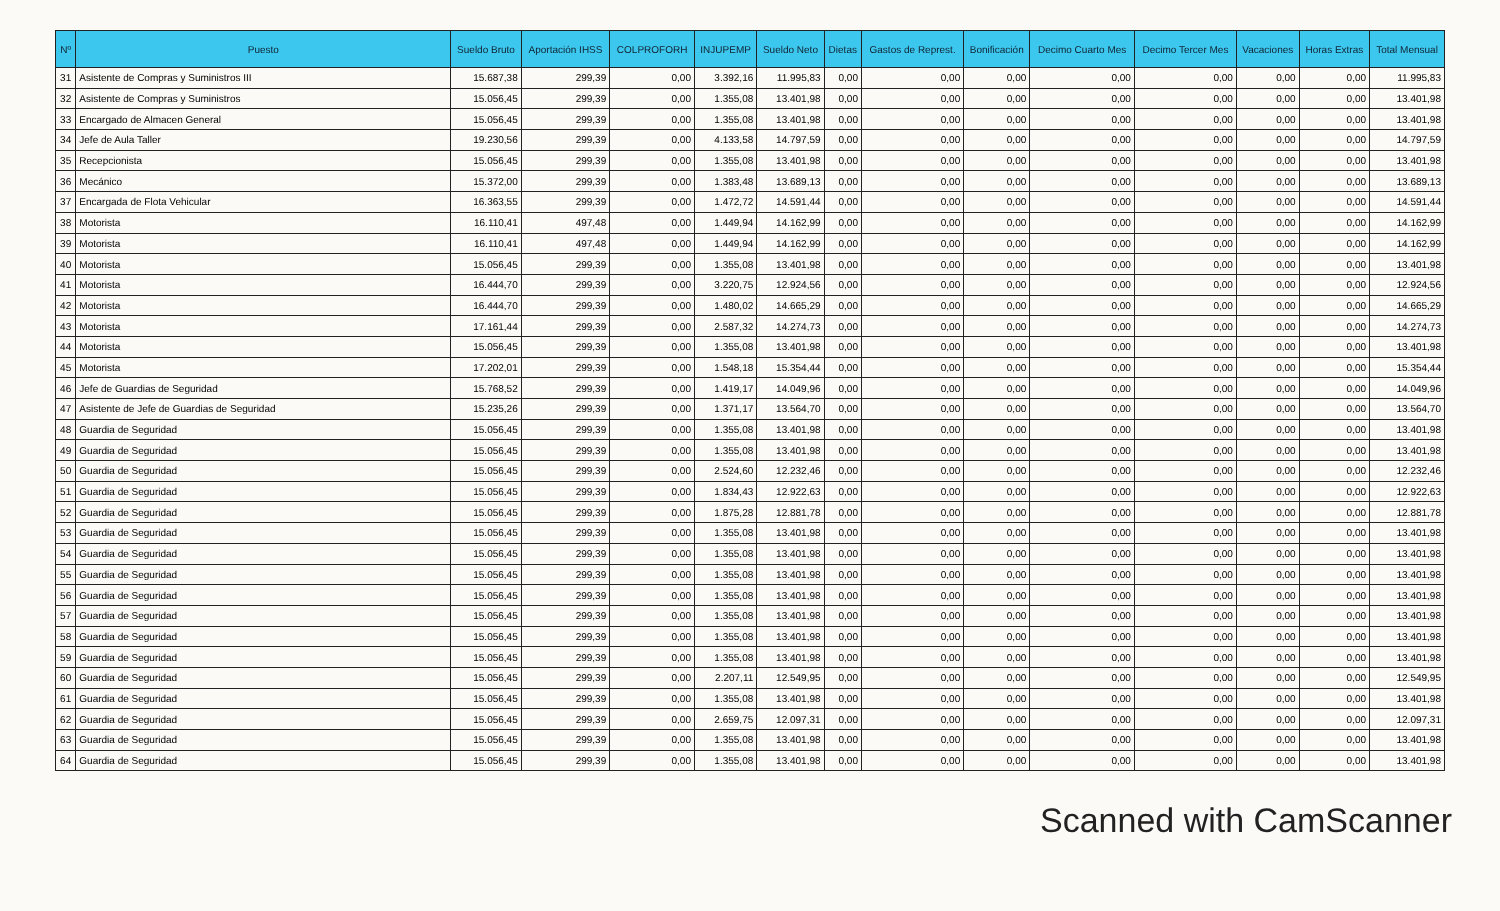| Nº | Puesto | Sueldo Bruto | Aportación IHSS | COLPROFORH | INJUPEMP | Sueldo Neto | Dietas | Gastos de Represt. | Bonificación | Decimo Cuarto Mes | Decimo Tercer Mes | Vacaciones | Horas Extras | Total Mensual |
| --- | --- | --- | --- | --- | --- | --- | --- | --- | --- | --- | --- | --- | --- | --- |
| 31 | Asistente de Compras y Suministros III | 15.687,38 | 299,39 | 0,00 | 3.392,16 | 11.995,83 | 0,00 | 0,00 | 0,00 | 0,00 | 0,00 | 0,00 | 0,00 | 11.995,83 |
| 32 | Asistente de Compras y Suministros | 15.056,45 | 299,39 | 0,00 | 1.355,08 | 13.401,98 | 0,00 | 0,00 | 0,00 | 0,00 | 0,00 | 0,00 | 0,00 | 13.401,98 |
| 33 | Encargado de Almacen General | 15.056,45 | 299,39 | 0,00 | 1.355,08 | 13.401,98 | 0,00 | 0,00 | 0,00 | 0,00 | 0,00 | 0,00 | 0,00 | 13.401,98 |
| 34 | Jefe de Aula Taller | 19.230,56 | 299,39 | 0,00 | 4.133,58 | 14.797,59 | 0,00 | 0,00 | 0,00 | 0,00 | 0,00 | 0,00 | 0,00 | 14.797,59 |
| 35 | Recepcionista | 15.056,45 | 299,39 | 0,00 | 1.355,08 | 13.401,98 | 0,00 | 0,00 | 0,00 | 0,00 | 0,00 | 0,00 | 0,00 | 13.401,98 |
| 36 | Mecánico | 15.372,00 | 299,39 | 0,00 | 1.383,48 | 13.689,13 | 0,00 | 0,00 | 0,00 | 0,00 | 0,00 | 0,00 | 0,00 | 13.689,13 |
| 37 | Encargada de Flota Vehicular | 16.363,55 | 299,39 | 0,00 | 1.472,72 | 14.591,44 | 0,00 | 0,00 | 0,00 | 0,00 | 0,00 | 0,00 | 0,00 | 14.591,44 |
| 38 | Motorista | 16.110,41 | 497,48 | 0,00 | 1.449,94 | 14.162,99 | 0,00 | 0,00 | 0,00 | 0,00 | 0,00 | 0,00 | 0,00 | 14.162,99 |
| 39 | Motorista | 16.110,41 | 497,48 | 0,00 | 1.449,94 | 14.162,99 | 0,00 | 0,00 | 0,00 | 0,00 | 0,00 | 0,00 | 0,00 | 14.162,99 |
| 40 | Motorista | 15.056,45 | 299,39 | 0,00 | 1.355,08 | 13.401,98 | 0,00 | 0,00 | 0,00 | 0,00 | 0,00 | 0,00 | 0,00 | 13.401,98 |
| 41 | Motorista | 16.444,70 | 299,39 | 0,00 | 3.220,75 | 12.924,56 | 0,00 | 0,00 | 0,00 | 0,00 | 0,00 | 0,00 | 0,00 | 12.924,56 |
| 42 | Motorista | 16.444,70 | 299,39 | 0,00 | 1.480,02 | 14.665,29 | 0,00 | 0,00 | 0,00 | 0,00 | 0,00 | 0,00 | 0,00 | 14.665,29 |
| 43 | Motorista | 17.161,44 | 299,39 | 0,00 | 2.587,32 | 14.274,73 | 0,00 | 0,00 | 0,00 | 0,00 | 0,00 | 0,00 | 0,00 | 14.274,73 |
| 44 | Motorista | 15.056,45 | 299,39 | 0,00 | 1.355,08 | 13.401,98 | 0,00 | 0,00 | 0,00 | 0,00 | 0,00 | 0,00 | 0,00 | 13.401,98 |
| 45 | Motorista | 17.202,01 | 299,39 | 0,00 | 1.548,18 | 15.354,44 | 0,00 | 0,00 | 0,00 | 0,00 | 0,00 | 0,00 | 0,00 | 15.354,44 |
| 46 | Jefe de Guardias de Seguridad | 15.768,52 | 299,39 | 0,00 | 1.419,17 | 14.049,96 | 0,00 | 0,00 | 0,00 | 0,00 | 0,00 | 0,00 | 0,00 | 14.049,96 |
| 47 | Asistente de Jefe de Guardias de Seguridad | 15.235,26 | 299,39 | 0,00 | 1.371,17 | 13.564,70 | 0,00 | 0,00 | 0,00 | 0,00 | 0,00 | 0,00 | 0,00 | 13.564,70 |
| 48 | Guardia de Seguridad | 15.056,45 | 299,39 | 0,00 | 1.355,08 | 13.401,98 | 0,00 | 0,00 | 0,00 | 0,00 | 0,00 | 0,00 | 0,00 | 13.401,98 |
| 49 | Guardia de Seguridad | 15.056,45 | 299,39 | 0,00 | 1.355,08 | 13.401,98 | 0,00 | 0,00 | 0,00 | 0,00 | 0,00 | 0,00 | 0,00 | 13.401,98 |
| 50 | Guardia de Seguridad | 15.056,45 | 299,39 | 0,00 | 2.524,60 | 12.232,46 | 0,00 | 0,00 | 0,00 | 0,00 | 0,00 | 0,00 | 0,00 | 12.232,46 |
| 51 | Guardia de Seguridad | 15.056,45 | 299,39 | 0,00 | 1.834,43 | 12.922,63 | 0,00 | 0,00 | 0,00 | 0,00 | 0,00 | 0,00 | 0,00 | 12.922,63 |
| 52 | Guardia de Seguridad | 15.056,45 | 299,39 | 0,00 | 1.875,28 | 12.881,78 | 0,00 | 0,00 | 0,00 | 0,00 | 0,00 | 0,00 | 0,00 | 12.881,78 |
| 53 | Guardia de Seguridad | 15.056,45 | 299,39 | 0,00 | 1.355,08 | 13.401,98 | 0,00 | 0,00 | 0,00 | 0,00 | 0,00 | 0,00 | 0,00 | 13.401,98 |
| 54 | Guardia de Seguridad | 15.056,45 | 299,39 | 0,00 | 1.355,08 | 13.401,98 | 0,00 | 0,00 | 0,00 | 0,00 | 0,00 | 0,00 | 0,00 | 13.401,98 |
| 55 | Guardia de Seguridad | 15.056,45 | 299,39 | 0,00 | 1.355,08 | 13.401,98 | 0,00 | 0,00 | 0,00 | 0,00 | 0,00 | 0,00 | 0,00 | 13.401,98 |
| 56 | Guardia de Seguridad | 15.056,45 | 299,39 | 0,00 | 1.355,08 | 13.401,98 | 0,00 | 0,00 | 0,00 | 0,00 | 0,00 | 0,00 | 0,00 | 13.401,98 |
| 57 | Guardia de Seguridad | 15.056,45 | 299,39 | 0,00 | 1.355,08 | 13.401,98 | 0,00 | 0,00 | 0,00 | 0,00 | 0,00 | 0,00 | 0,00 | 13.401,98 |
| 58 | Guardia de Seguridad | 15.056,45 | 299,39 | 0,00 | 1.355,08 | 13.401,98 | 0,00 | 0,00 | 0,00 | 0,00 | 0,00 | 0,00 | 0,00 | 13.401,98 |
| 59 | Guardia de Seguridad | 15.056,45 | 299,39 | 0,00 | 1.355,08 | 13.401,98 | 0,00 | 0,00 | 0,00 | 0,00 | 0,00 | 0,00 | 0,00 | 13.401,98 |
| 60 | Guardia de Seguridad | 15.056,45 | 299,39 | 0,00 | 2.207,11 | 12.549,95 | 0,00 | 0,00 | 0,00 | 0,00 | 0,00 | 0,00 | 0,00 | 12.549,95 |
| 61 | Guardia de Seguridad | 15.056,45 | 299,39 | 0,00 | 1.355,08 | 13.401,98 | 0,00 | 0,00 | 0,00 | 0,00 | 0,00 | 0,00 | 0,00 | 13.401,98 |
| 62 | Guardia de Seguridad | 15.056,45 | 299,39 | 0,00 | 2.659,75 | 12.097,31 | 0,00 | 0,00 | 0,00 | 0,00 | 0,00 | 0,00 | 0,00 | 12.097,31 |
| 63 | Guardia de Seguridad | 15.056,45 | 299,39 | 0,00 | 1.355,08 | 13.401,98 | 0,00 | 0,00 | 0,00 | 0,00 | 0,00 | 0,00 | 0,00 | 13.401,98 |
| 64 | Guardia de Seguridad | 15.056,45 | 299,39 | 0,00 | 1.355,08 | 13.401,98 | 0,00 | 0,00 | 0,00 | 0,00 | 0,00 | 0,00 | 0,00 | 13.401,98 |
Scanned with CamScanner